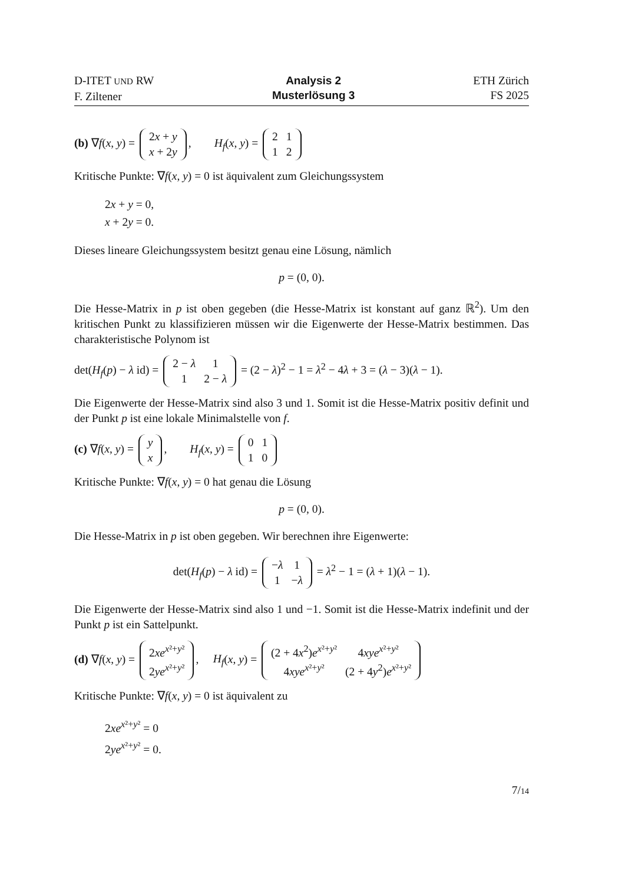D-ITET UND RW
F. Ziltener
Analysis 2
Musterlösung 3
ETH Zürich
FS 2025
(b) ∇f(x, y) =
| 2 x + y |
| x + 2 y |
, H<sub>f</sub>(x, y) =
| 2 | 1 |
| 1 | 2 |
Kritische Punkte: ∇f(x, y) = 0 ist äquivalent zum Gleichungssystem
2x + y = 0,
x + 2y = 0.
Dieses lineare Gleichungssystem besitzt genau eine Lösung, nämlich
p = (0, 0).
Die Hesse-Matrix in p ist oben gegeben (die Hesse-Matrix ist konstant auf ganz ℝ<sup>2</sup>). Um den kritischen Punkt zu klassifizieren müssen wir die Eigenwerte der Hesse-Matrix bestimmen. Das charakteristische Polynom ist
det(H<sub>f</sub>(p) − λ id) =
| 2 − λ | 1 |
| 1 | 2 − λ |
= (2 − λ)<sup>2</sup> − 1 = λ<sup>2</sup> − 4λ + 3 = (λ − 3)(λ − 1).
Die Eigenwerte der Hesse-Matrix sind also 3 und 1. Somit ist die Hesse-Matrix positiv definit und der Punkt p ist eine lokale Minimalstelle von f.
(c) ∇f(x, y) =
| y |
| x |
, H<sub>f</sub>(x, y) =
| 0 | 1 |
| 1 | 0 |
Kritische Punkte: ∇f(x, y) = 0 hat genau die Lösung
p = (0, 0).
Die Hesse-Matrix in p ist oben gegeben. Wir berechnen ihre Eigenwerte:
det(H<sub>f</sub>(p) − λ id) =
| − λ | 1 |
| 1 | − λ |
= λ<sup>2</sup> − 1 = (λ + 1)(λ − 1).
Die Eigenwerte der Hesse-Matrix sind also 1 und −1. Somit ist die Hesse-Matrix indefinit und der Punkt p ist ein Sattelpunkt.
(d) ∇f(x, y) =
| 2 xe<sup>x²+y²</sup> |
| 2 ye<sup>x²+y²</sup> |
, H<sub>f</sub>(x, y) =
| (2 + 4 x<sup>2</sup>) e<sup>x²+y²</sup> | 4 xye<sup>x²+y²</sup> |
| 4 xye<sup>x²+y²</sup> | (2 + 4 y<sup>2</sup>) e<sup>x²+y²</sup> |
Kritische Punkte: ∇f(x, y) = 0 ist äquivalent zu
2xe<sup>x²+y²</sup> = 0
2ye<sup>x²+y²</sup> = 0.
7/14